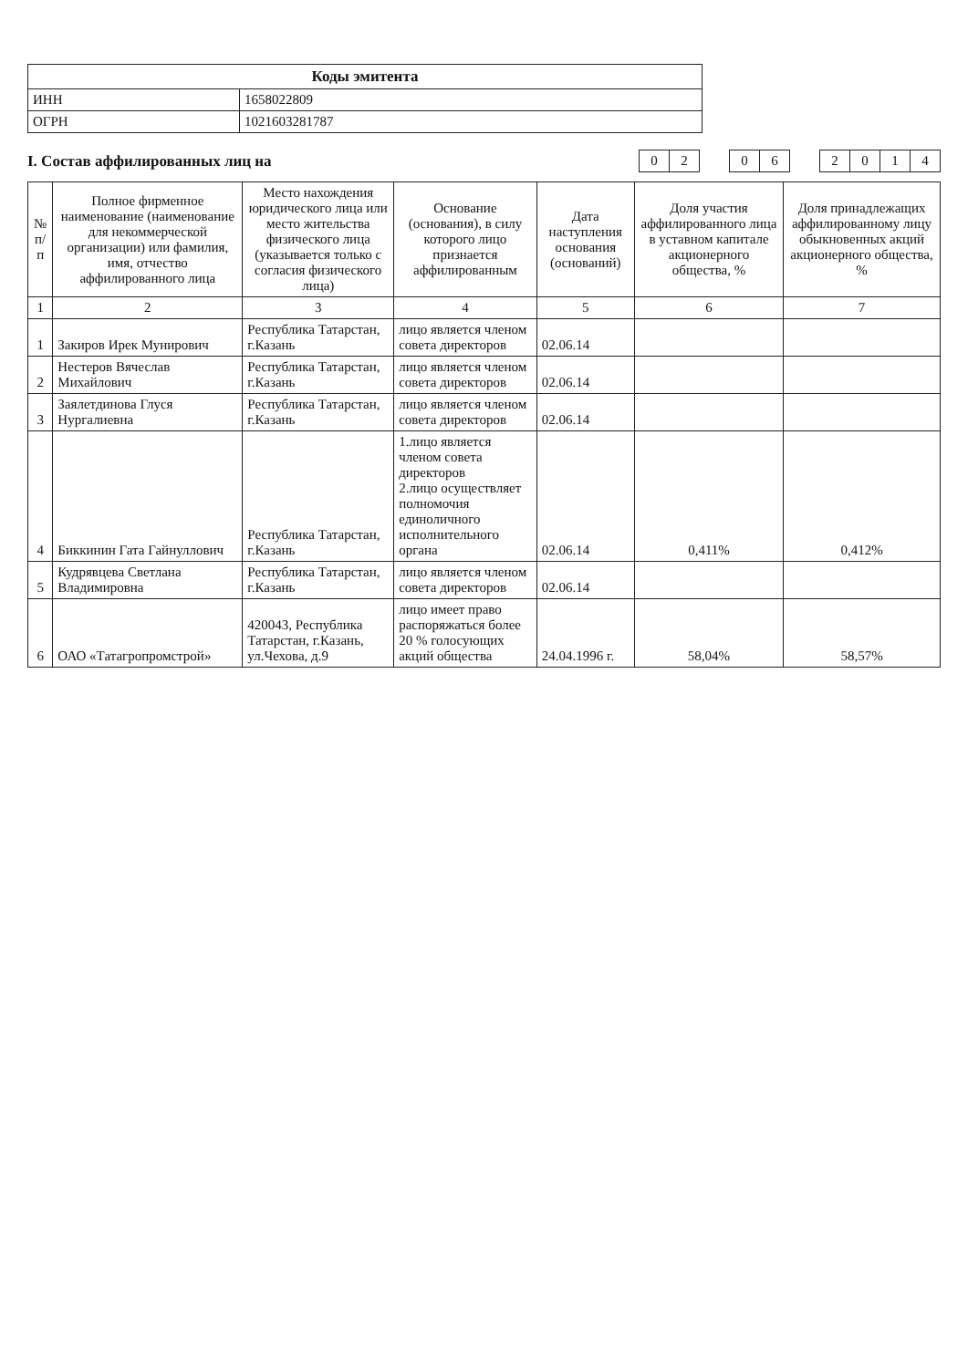| Коды эмитента | |
| --- | --- |
| ИНН | 1658022809 |
| ОГРН | 1021603281787 |
I. Состав аффилированных лиц на
| 0 | 2 | | 0 | 6 | | 2 | 0 | 1 | 4 |
| № п/п | Полное фирменное наименование (наименование для некоммерческой организации) или фамилия, имя, отчество аффилированного лица | Место нахождения юридического лица или место жительства физического лица (указывается только с согласия физического лица) | Основание (основания), в силу которого лицо признается аффилированным | Дата наступления основания (оснований) | Доля участия аффилированного лица в уставном капитале акционерного общества, % | Доля принадлежащих аффилированному лицу обыкновенных акций акционерного общества, % |
| --- | --- | --- | --- | --- | --- | --- |
| 1 | 2 | 3 | 4 | 5 | 6 | 7 |
| 1 | Закиров Ирек Мунирович | Республика Татарстан, г.Казань | лицо является членом совета директоров | 02.06.14 | | |
| 2 | Нестеров Вячеслав Михайлович | Республика Татарстан, г.Казань | лицо является членом совета директоров | 02.06.14 | | |
| 3 | Заялетдинова Глуся Нургалиевна | Республика Татарстан, г.Казань | лицо является членом совета директоров | 02.06.14 | | |
| 4 | Биккинин Гата Гайнуллович | Республика Татарстан, г.Казань | 1.лицо является членом совета директоров 2.лицо осуществляет полномочия единоличного исполнительного органа | 02.06.14 | 0,411% | 0,412% |
| 5 | Кудрявцева Светлана Владимировна | Республика Татарстан, г.Казань | лицо является членом совета директоров | 02.06.14 | | |
| 6 | ОАО «Татагропромстрой» | 420043, Республика Татарстан, г.Казань, ул.Чехова, д.9 | лицо имеет право распоряжаться более 20 % голосующих акций общества | 24.04.1996 г. | 58,04% | 58,57% |